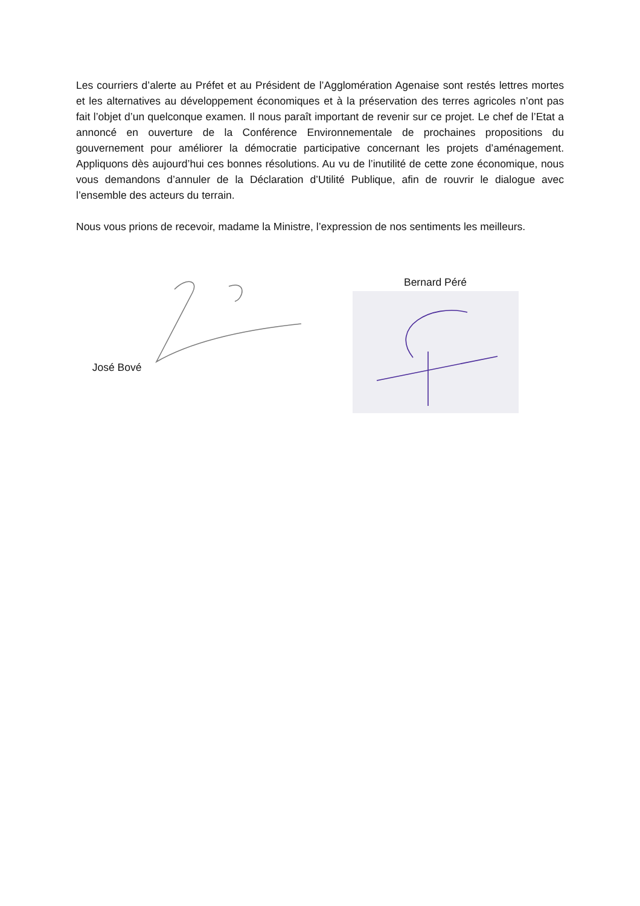Les courriers d’alerte au Préfet et au Président de l’Agglomération Agenaise sont restés lettres mortes et les alternatives au développement économiques et à la préservation des terres agricoles n’ont pas fait l’objet d’un quelconque examen. Il nous paraît important de revenir sur ce projet. Le chef de l’Etat a annoncé en ouverture de la Conférence Environnementale de prochaines propositions du gouvernement pour améliorer la démocratie participative concernant les projets d’aménagement. Appliquons dès aujourd’hui ces bonnes résolutions. Au vu de l’inutilité de cette zone économique, nous vous demandons d’annuler de la Déclaration d’Utilité Publique, afin de rouvrir le dialogue avec l’ensemble des acteurs du terrain.
Nous vous prions de recevoir, madame la Ministre, l’expression de nos sentiments les meilleurs.
José Bové Bernard Péré